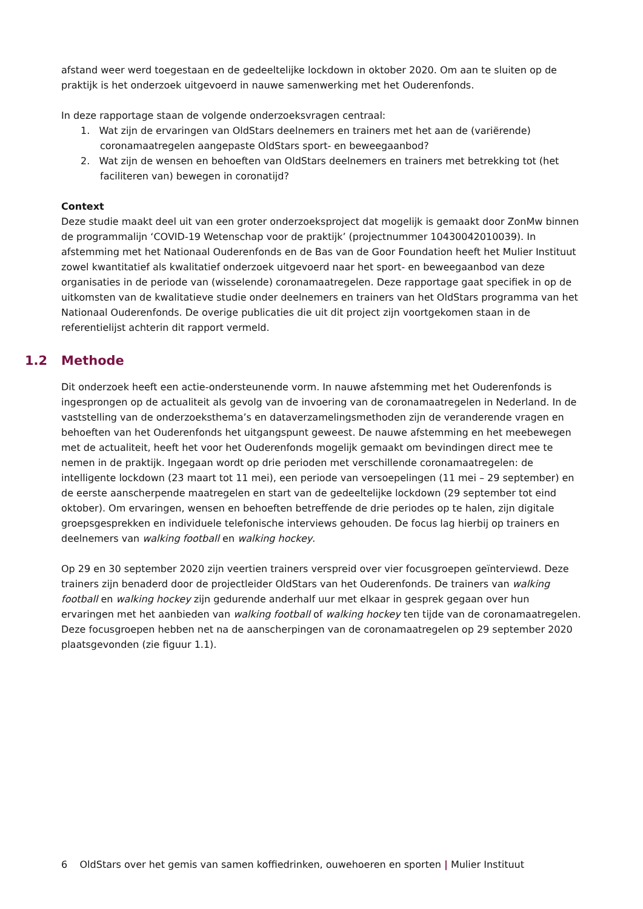afstand weer werd toegestaan en de gedeeltelijke lockdown in oktober 2020. Om aan te sluiten op de praktijk is het onderzoek uitgevoerd in nauwe samenwerking met het Ouderenfonds.
In deze rapportage staan de volgende onderzoeksvragen centraal:
1. Wat zijn de ervaringen van OldStars deelnemers en trainers met het aan de (variërende) coronamaatregelen aangepaste OldStars sport- en beweegaanbod?
2. Wat zijn de wensen en behoeften van OldStars deelnemers en trainers met betrekking tot (het faciliteren van) bewegen in coronatijd?
Context
Deze studie maakt deel uit van een groter onderzoeksproject dat mogelijk is gemaakt door ZonMw binnen de programmalijn ‘COVID-19 Wetenschap voor de praktijk’ (projectnummer 10430042010039). In afstemming met het Nationaal Ouderenfonds en de Bas van de Goor Foundation heeft het Mulier Instituut zowel kwantitatief als kwalitatief onderzoek uitgevoerd naar het sport- en beweegaanbod van deze organisaties in de periode van (wisselende) coronamaatregelen. Deze rapportage gaat specifiek in op de uitkomsten van de kwalitatieve studie onder deelnemers en trainers van het OldStars programma van het Nationaal Ouderenfonds. De overige publicaties die uit dit project zijn voortgekomen staan in de referentielijst achterin dit rapport vermeld.
1.2 Methode
Dit onderzoek heeft een actie-ondersteunende vorm. In nauwe afstemming met het Ouderenfonds is ingesprongen op de actualiteit als gevolg van de invoering van de coronamaatregelen in Nederland. In de vaststelling van de onderzoeksthema’s en dataverzamelingsmethoden zijn de veranderende vragen en behoeften van het Ouderenfonds het uitgangspunt geweest. De nauwe afstemming en het meebewegen met de actualiteit, heeft het voor het Ouderenfonds mogelijk gemaakt om bevindingen direct mee te nemen in de praktijk. Ingegaan wordt op drie perioden met verschillende coronamaatregelen: de intelligente lockdown (23 maart tot 11 mei), een periode van versoepelingen (11 mei – 29 september) en de eerste aanscherpende maatregelen en start van de gedeeltelijke lockdown (29 september tot eind oktober). Om ervaringen, wensen en behoeften betreffende de drie periodes op te halen, zijn digitale groepsgesprekken en individuele telefonische interviews gehouden. De focus lag hierbij op trainers en deelnemers van walking football en walking hockey.
Op 29 en 30 september 2020 zijn veertien trainers verspreid over vier focusgroepen geïnterviewd. Deze trainers zijn benaderd door de projectleider OldStars van het Ouderenfonds. De trainers van walking football en walking hockey zijn gedurende anderhalf uur met elkaar in gesprek gegaan over hun ervaringen met het aanbieden van walking football of walking hockey ten tijde van de coronamaatregelen. Deze focusgroepen hebben net na de aanscherpingen van de coronamaatregelen op 29 september 2020 plaatsgevonden (zie figuur 1.1).
6 OldStars over het gemis van samen koffiedrinken, ouwehoeren en sporten | Mulier Instituut